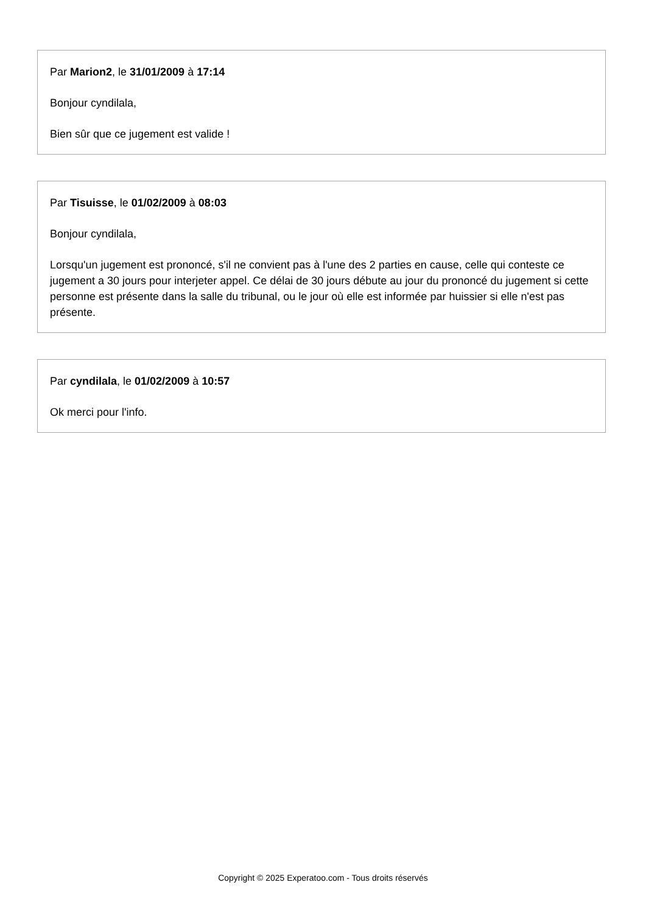Par Marion2, le 31/01/2009 à 17:14
Bonjour cyndilala,
Bien sûr que ce jugement est valide !
Par Tisuisse, le 01/02/2009 à 08:03
Bonjour cyndilala,
Lorsqu'un jugement est prononcé, s'il ne convient pas à l'une des 2 parties en cause, celle qui conteste ce jugement a 30 jours pour interjeter appel. Ce délai de 30 jours débute au jour du prononcé du jugement si cette personne est présente dans la salle du tribunal, ou le jour où elle est informée par huissier si elle n'est pas présente.
Par cyndilala, le 01/02/2009 à 10:57
Ok merci pour l'info.
Copyright © 2025 Experatoo.com - Tous droits réservés